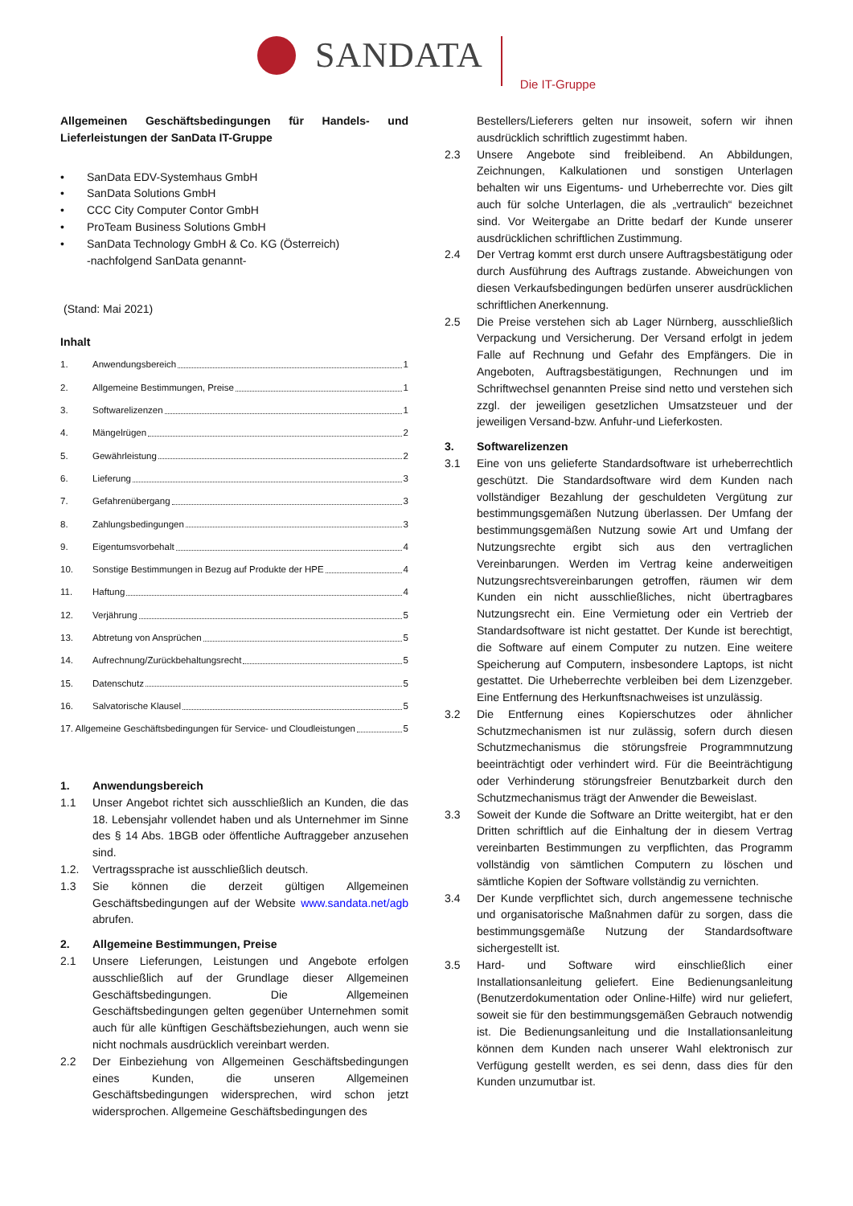SANDATA
Die IT-Gruppe
Allgemeinen Geschäftsbedingungen für Handels- und Lieferleistungen der SanData IT-Gruppe
• SanData EDV-Systemhaus GmbH
• SanData Solutions GmbH
• CCC City Computer Contor GmbH
• ProTeam Business Solutions GmbH
• SanData Technology GmbH & Co. KG (Österreich)
-nachfolgend SanData genannt-
(Stand: Mai 2021)
Inhalt
1. Anwendungsbereich 1
2. Allgemeine Bestimmungen, Preise 1
3. Softwarelizenzen 1
4. Mängelrügen 2
5. Gewährleistung 2
6. Lieferung 3
7. Gefahrenübergang 3
8. Zahlungsbedingungen 3
9. Eigentumsvorbehalt 4
10. Sonstige Bestimmungen in Bezug auf Produkte der HPE 4
11. Haftung 4
12. Verjährung 5
13. Abtretung von Ansprüchen 5
14. Aufrechnung/Zurückbehaltungsrecht 5
15. Datenschutz 5
16. Salvatorische Klausel 5
17. Allgemeine Geschäftsbedingungen für Service- und Cloudleistungen 5
1. Anwendungsbereich
1.1 Unser Angebot richtet sich ausschließlich an Kunden, die das 18. Lebensjahr vollendet haben und als Unternehmer im Sinne des § 14 Abs. 1BGB oder öffentliche Auftraggeber anzusehen sind.
1.2. Vertragssprache ist ausschließlich deutsch.
1.3 Sie können die derzeit gültigen Allgemeinen Geschäftsbedingungen auf der Website www.sandata.net/agb abrufen.
2. Allgemeine Bestimmungen, Preise
2.1 Unsere Lieferungen, Leistungen und Angebote erfolgen ausschließlich auf der Grundlage dieser Allgemeinen Geschäftsbedingungen. Die Allgemeinen Geschäftsbedingungen gelten gegenüber Unternehmen somit auch für alle künftigen Geschäftsbeziehungen, auch wenn sie nicht nochmals ausdrücklich vereinbart werden.
2.2 Der Einbeziehung von Allgemeinen Geschäftsbedingungen eines Kunden, die unseren Allgemeinen Geschäftsbedingungen widersprechen, wird schon jetzt widersprochen. Allgemeine Geschäftsbedingungen des
Bestellers/Lieferers gelten nur insoweit, sofern wir ihnen ausdrücklich schriftlich zugestimmt haben.
2.3 Unsere Angebote sind freibleibend. An Abbildungen, Zeichnungen, Kalkulationen und sonstigen Unterlagen behalten wir uns Eigentums- und Urheberrechte vor. Dies gilt auch für solche Unterlagen, die als „vertraulich“ bezeichnet sind. Vor Weitergabe an Dritte bedarf der Kunde unserer ausdrücklichen schriftlichen Zustimmung.
2.4 Der Vertrag kommt erst durch unsere Auftragsbestätigung oder durch Ausführung des Auftrags zustande. Abweichungen von diesen Verkaufsbedingungen bedürfen unserer ausdrücklichen schriftlichen Anerkennung.
2.5 Die Preise verstehen sich ab Lager Nürnberg, ausschließlich Verpackung und Versicherung. Der Versand erfolgt in jedem Falle auf Rechnung und Gefahr des Empfängers. Die in Angeboten, Auftragsbestätigungen, Rechnungen und im Schriftwechsel genannten Preise sind netto und verstehen sich zzgl. der jeweiligen gesetzlichen Umsatzsteuer und der jeweiligen Versand-bzw. Anfuhr-und Lieferkosten.
3. Softwarelizenzen
3.1 Eine von uns gelieferte Standardsoftware ist urheberrechtlich geschützt. Die Standardsoftware wird dem Kunden nach vollständiger Bezahlung der geschuldeten Vergütung zur bestimmungsgemäßen Nutzung überlassen. Der Umfang der bestimmungsgemäßen Nutzung sowie Art und Umfang der Nutzungsrechte ergibt sich aus den vertraglichen Vereinbarungen. Werden im Vertrag keine anderweitigen Nutzungsrechtsvereinbarungen getroffen, räumen wir dem Kunden ein nicht ausschließliches, nicht übertragbares Nutzungsrecht ein. Eine Vermietung oder ein Vertrieb der Standardsoftware ist nicht gestattet. Der Kunde ist berechtigt, die Software auf einem Computer zu nutzen. Eine weitere Speicherung auf Computern, insbesondere Laptops, ist nicht gestattet. Die Urheberrechte verbleiben bei dem Lizenzgeber. Eine Entfernung des Herkunftsnachweises ist unzulässig.
3.2 Die Entfernung eines Kopierschutzes oder ähnlicher Schutzmechanismen ist nur zulässig, sofern durch diesen Schutzmechanismus die störungsfreie Programmnutzung beeinträchtigt oder verhindert wird. Für die Beeinträchtigung oder Verhinderung störungsfreier Benutzbarkeit durch den Schutzmechanismus trägt der Anwender die Beweislast.
3.3 Soweit der Kunde die Software an Dritte weitergibt, hat er den Dritten schriftlich auf die Einhaltung der in diesem Vertrag vereinbarten Bestimmungen zu verpflichten, das Programm vollständig von sämtlichen Computern zu löschen und sämtliche Kopien der Software vollständig zu vernichten.
3.4 Der Kunde verpflichtet sich, durch angemessene technische und organisatorische Maßnahmen dafür zu sorgen, dass die bestimmungsgemäße Nutzung der Standardsoftware sichergestellt ist.
3.5 Hard- und Software wird einschließlich einer Installationsanleitung geliefert. Eine Bedienungsanleitung (Benutzerdokumentation oder Online-Hilfe) wird nur geliefert, soweit sie für den bestimmungsgemäßen Gebrauch notwendig ist. Die Bedienungsanleitung und die Installationsanleitung können dem Kunden nach unserer Wahl elektronisch zur Verfügung gestellt werden, es sei denn, dass dies für den Kunden unzumutbar ist.